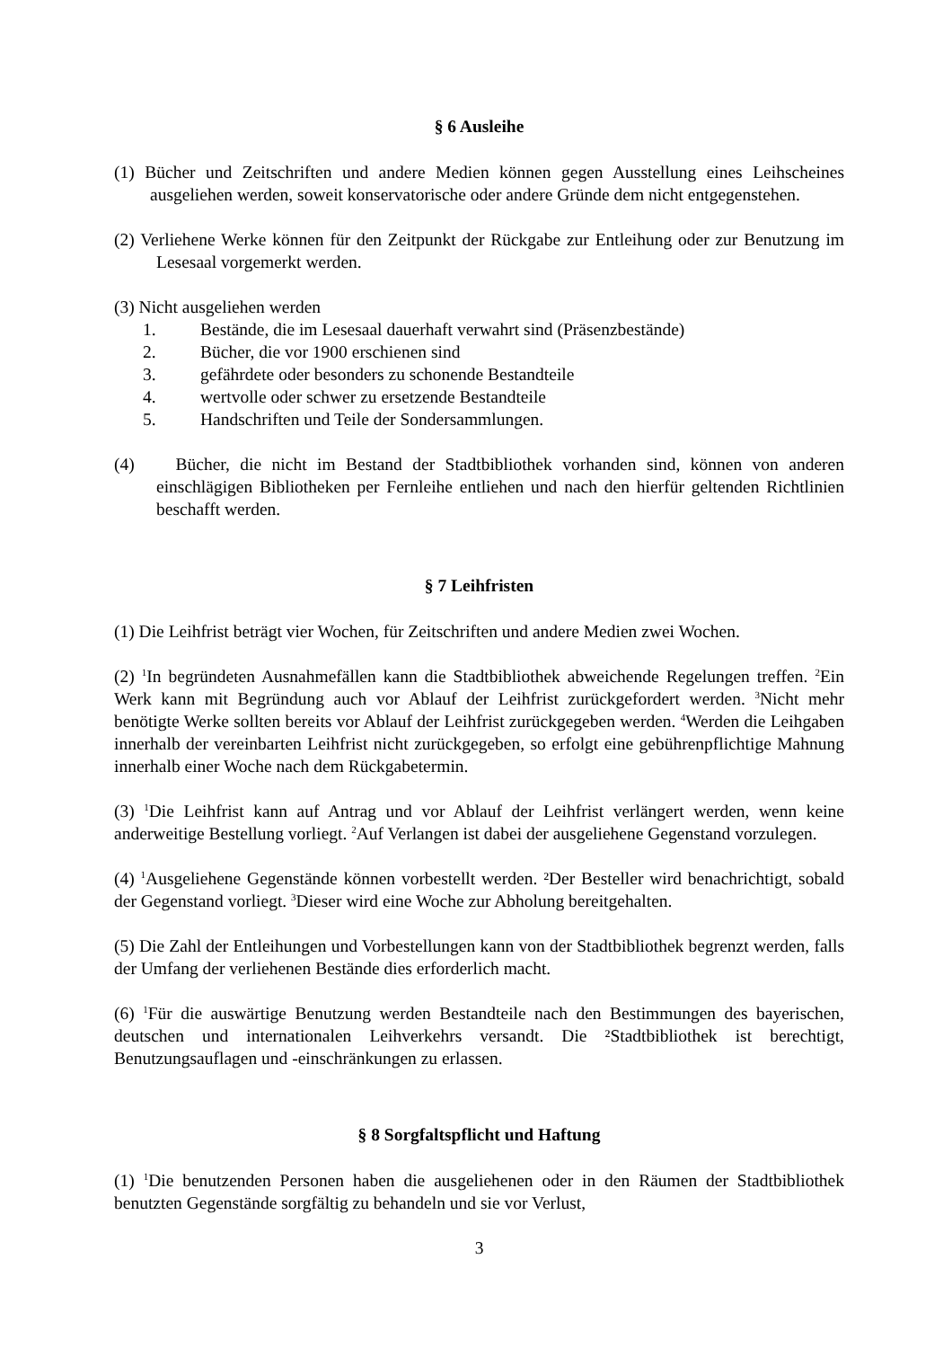§ 6 Ausleihe
(1) Bücher und Zeitschriften und andere Medien können gegen Ausstellung eines Leihscheines ausgeliehen werden, soweit konservatorische oder andere Gründe dem nicht entgegenstehen.
(2) Verliehene Werke können für den Zeitpunkt der Rückgabe zur Entleihung oder zur Benutzung im Lesesaal vorgemerkt werden.
(3) Nicht ausgeliehen werden
1. Bestände, die im Lesesaal dauerhaft verwahrt sind (Präsenzbestände)
2. Bücher, die vor 1900 erschienen sind
3. gefährdete oder besonders zu schonende Bestandteile
4. wertvolle oder schwer zu ersetzende Bestandteile
5. Handschriften und Teile der Sondersammlungen.
(4) Bücher, die nicht im Bestand der Stadtbibliothek vorhanden sind, können von anderen einschlägigen Bibliotheken per Fernleihe entliehen und nach den hierfür geltenden Richtlinien beschafft werden.
§ 7 Leihfristen
(1) Die Leihfrist beträgt vier Wochen, für Zeitschriften und andere Medien zwei Wochen.
(2) <sup>1</sup>In begründeten Ausnahmefällen kann die Stadtbibliothek abweichende Regelungen treffen. <sup>2</sup>Ein Werk kann mit Begründung auch vor Ablauf der Leihfrist zurückgefordert werden. <sup>3</sup>Nicht mehr benötigte Werke sollten bereits vor Ablauf der Leihfrist zurückgegeben werden. <sup>4</sup>Werden die Leihgaben innerhalb der vereinbarten Leihfrist nicht zurückgegeben, so erfolgt eine gebührenpflichtige Mahnung innerhalb einer Woche nach dem Rückgabetermin.
(3) <sup>1</sup>Die Leihfrist kann auf Antrag und vor Ablauf der Leihfrist verlängert werden, wenn keine anderweitige Bestellung vorliegt. <sup>2</sup>Auf Verlangen ist dabei der ausgeliehene Gegenstand vorzulegen.
(4) <sup>1</sup>Ausgeliehene Gegenstände können vorbestellt werden. ²Der Besteller wird benachrichtigt, sobald der Gegenstand vorliegt. <sup>3</sup>Dieser wird eine Woche zur Abholung bereitgehalten.
(5) Die Zahl der Entleihungen und Vorbestellungen kann von der Stadtbibliothek begrenzt werden, falls der Umfang der verliehenen Bestände dies erforderlich macht.
(6) <sup>1</sup>Für die auswärtige Benutzung werden Bestandteile nach den Bestimmungen des bayerischen, deutschen und internationalen Leihverkehrs versandt. Die ²Stadtbibliothek ist berechtigt, Benutzungsauflagen und -einschränkungen zu erlassen.
§ 8 Sorgfaltspflicht und Haftung
(1) <sup>1</sup>Die benutzenden Personen haben die ausgeliehenen oder in den Räumen der Stadtbibliothek benutzten Gegenstände sorgfältig zu behandeln und sie vor Verlust,
3